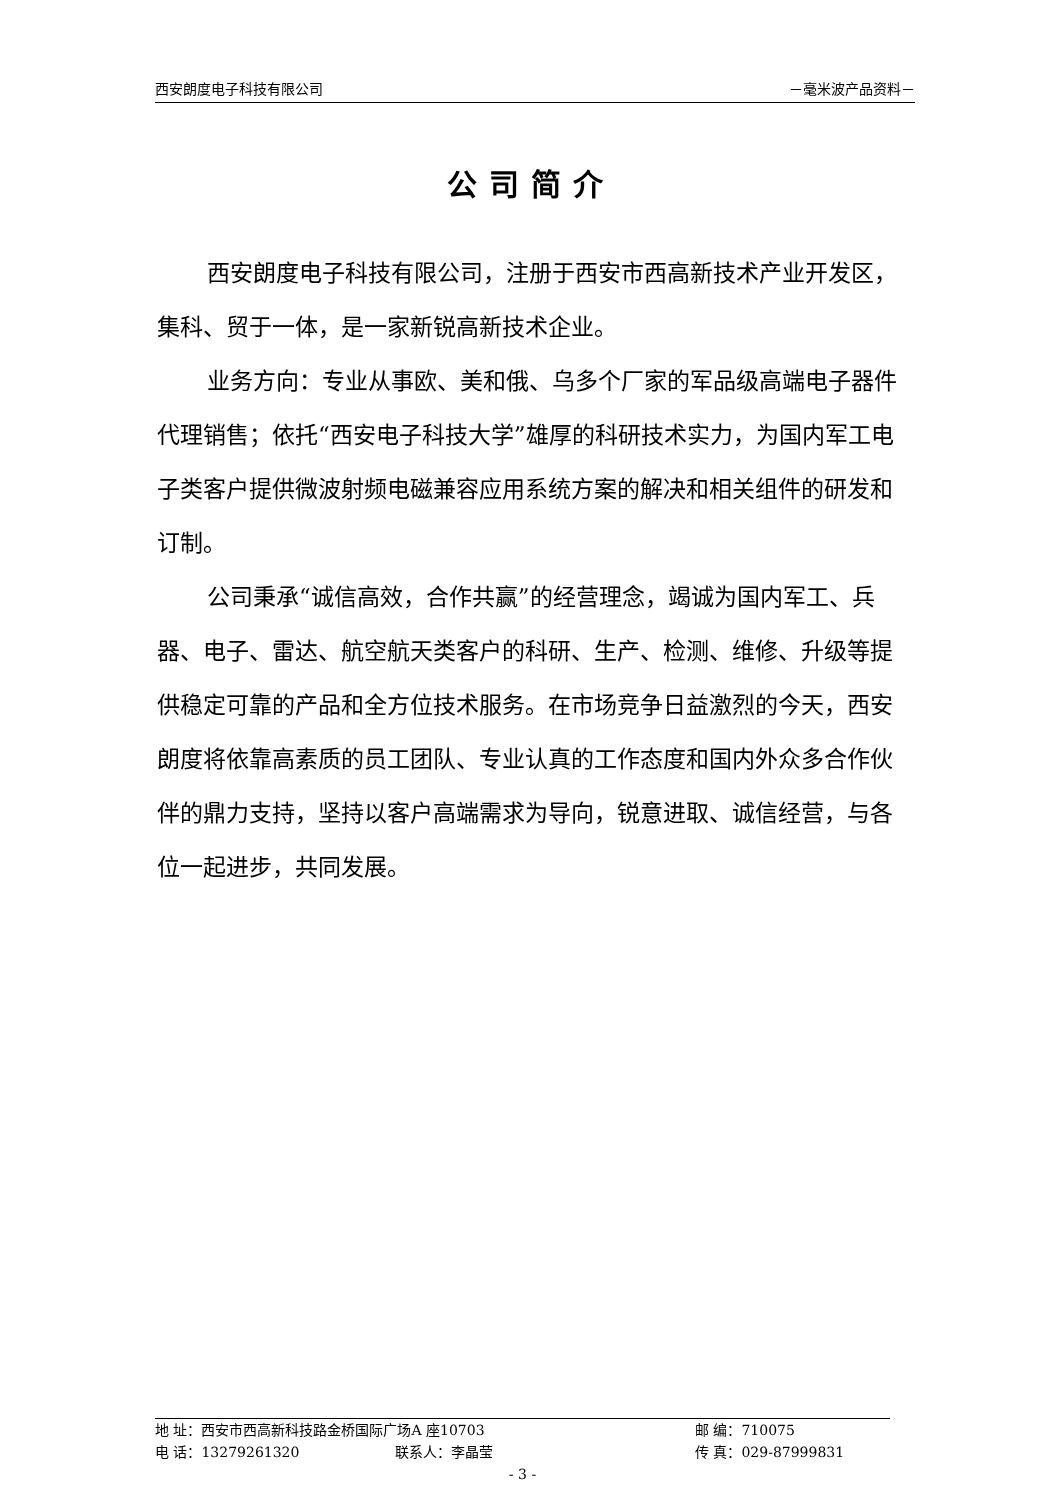西安朗度电子科技有限公司 －毫米波产品资料－
公司简介
西安朗度电子科技有限公司，注册于西安市西高新技术产业开发区，集科、贸于一体，是一家新锐高新技术企业。
业务方向：专业从事欧、美和俄、乌多个厂家的军品级高端电子器件代理销售；依托“西安电子科技大学”雄厚的科研技术实力，为国内军工电子类客户提供微波射频电磁兼容应用系统方案的解决和相关组件的研发和订制。
公司秉承“诚信高效，合作共赢”的经营理念，竭诚为国内军工、兵器、电子、雷达、航空航天类客户的科研、生产、检测、维修、升级等提供稳定可靠的产品和全方位技术服务。在市场竞争日益激烈的今天，西安朗度将依靠高素质的员工团队、专业认真的工作态度和国内外众多合作伙伴的鼎力支持，坚持以客户高端需求为导向，锐意进取、诚信经营，与各位一起进步，共同发展。
地 址：西安市西高新科技路金桥国际广场A 座10703 邮 编：710075
电 话：13279261320 联系人：李晶莹 传 真：029-87999831
- 3 -